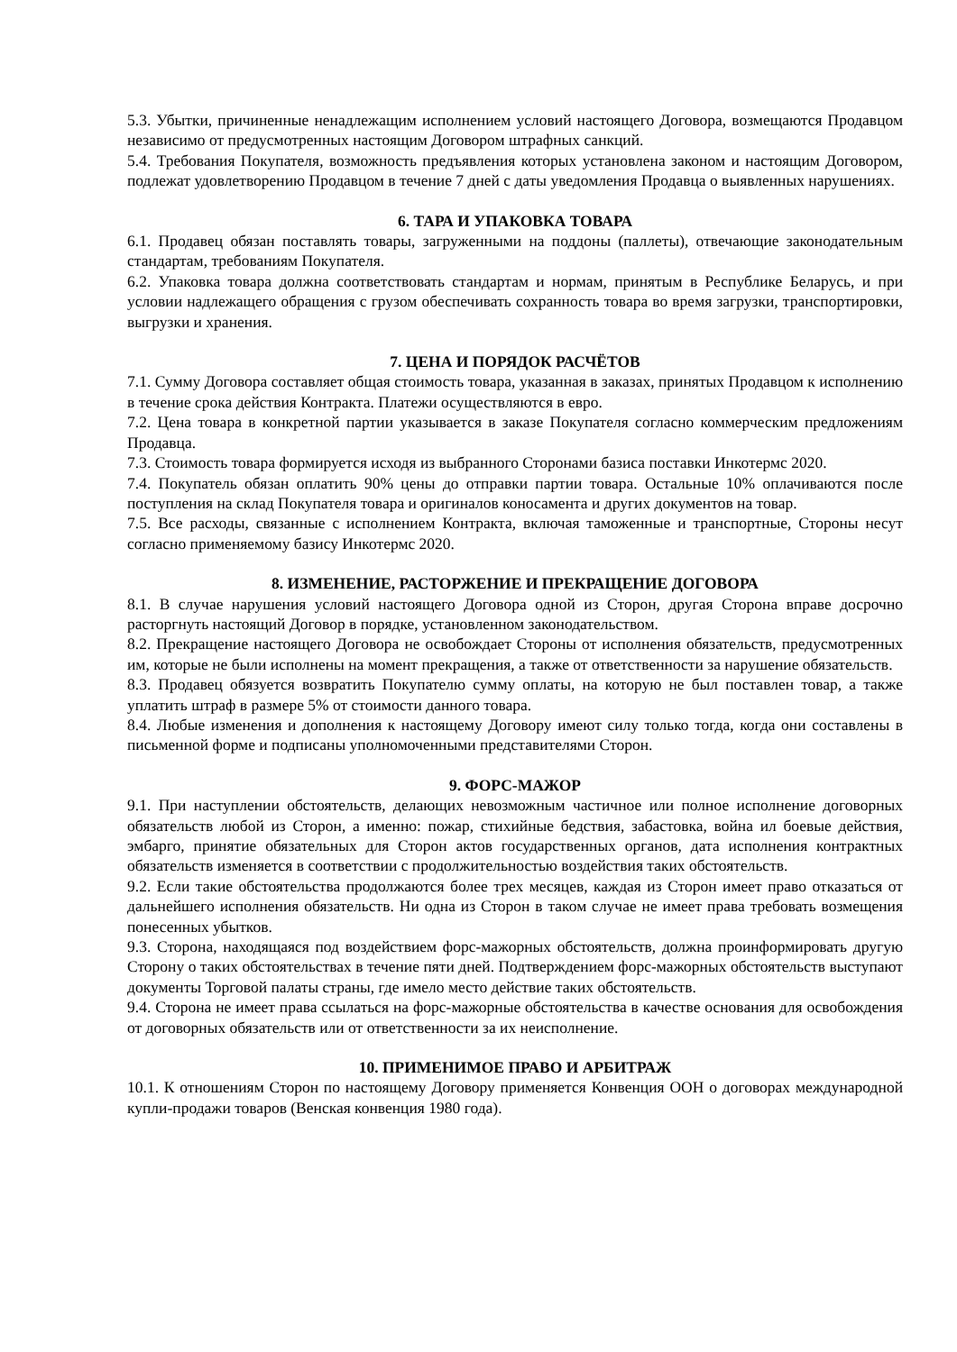5.3. Убытки, причиненные ненадлежащим исполнением условий настоящего Договора, возмещаются Продавцом независимо от предусмотренных настоящим Договором штрафных санкций.
5.4. Требования Покупателя, возможность предъявления которых установлена законом и настоящим Договором, подлежат удовлетворению Продавцом в течение 7 дней с даты уведомления Продавца о выявленных нарушениях.
6. ТАРА И УПАКОВКА ТОВАРА
6.1. Продавец обязан поставлять товары, загруженными на поддоны (паллеты), отвечающие законодательным стандартам, требованиям Покупателя.
6.2. Упаковка товара должна соответствовать стандартам и нормам, принятым в Республике Беларусь, и при условии надлежащего обращения с грузом обеспечивать сохранность товара во время загрузки, транспортировки, выгрузки и хранения.
7. ЦЕНА И ПОРЯДОК РАСЧЁТОВ
7.1. Сумму Договора составляет общая стоимость товара, указанная в заказах, принятых Продавцом к исполнению в течение срока действия Контракта. Платежи осуществляются в евро.
7.2. Цена товара в конкретной партии указывается в заказе Покупателя согласно коммерческим предложениям Продавца.
7.3. Стоимость товара формируется исходя из выбранного Сторонами базиса поставки Инкотермс 2020.
7.4. Покупатель обязан оплатить 90% цены до отправки партии товара. Остальные 10% оплачиваются после поступления на склад Покупателя товара и оригиналов коносамента и других документов на товар.
7.5. Все расходы, связанные с исполнением Контракта, включая таможенные и транспортные, Стороны несут согласно применяемому базису Инкотермс 2020.
8. ИЗМЕНЕНИЕ, РАСТОРЖЕНИЕ И ПРЕКРАЩЕНИЕ ДОГОВОРА
8.1. В случае нарушения условий настоящего Договора одной из Сторон, другая Сторона вправе досрочно расторгнуть настоящий Договор в порядке, установленном законодательством.
8.2. Прекращение настоящего Договора не освобождает Стороны от исполнения обязательств, предусмотренных им, которые не были исполнены на момент прекращения, а также от ответственности за нарушение обязательств.
8.3. Продавец обязуется возвратить Покупателю сумму оплаты, на которую не был поставлен товар, а также уплатить штраф в размере 5% от стоимости данного товара.
8.4. Любые изменения и дополнения к настоящему Договору имеют силу только тогда, когда они составлены в письменной форме и подписаны уполномоченными представителями Сторон.
9. ФОРС-МАЖОР
9.1. При наступлении обстоятельств, делающих невозможным частичное или полное исполнение договорных обязательств любой из Сторон, а именно: пожар, стихийные бедствия, забастовка, война ил боевые действия, эмбарго, принятие обязательных для Сторон актов государственных органов, дата исполнения контрактных обязательств изменяется в соответствии с продолжительностью воздействия таких обстоятельств.
9.2. Если такие обстоятельства продолжаются более трех месяцев, каждая из Сторон имеет право отказаться от дальнейшего исполнения обязательств. Ни одна из Сторон в таком случае не имеет права требовать возмещения понесенных убытков.
9.3. Сторона, находящаяся под воздействием форс-мажорных обстоятельств, должна проинформировать другую Сторону о таких обстоятельствах в течение пяти дней. Подтверждением форс-мажорных обстоятельств выступают документы Торговой палаты страны, где имело место действие таких обстоятельств.
9.4. Сторона не имеет права ссылаться на форс-мажорные обстоятельства в качестве основания для освобождения от договорных обязательств или от ответственности за их неисполнение.
10. ПРИМЕНИМОЕ ПРАВО И АРБИТРАЖ
10.1. К отношениям Сторон по настоящему Договору применяется Конвенция ООН о договорах международной купли-продажи товаров (Венская конвенция 1980 года).